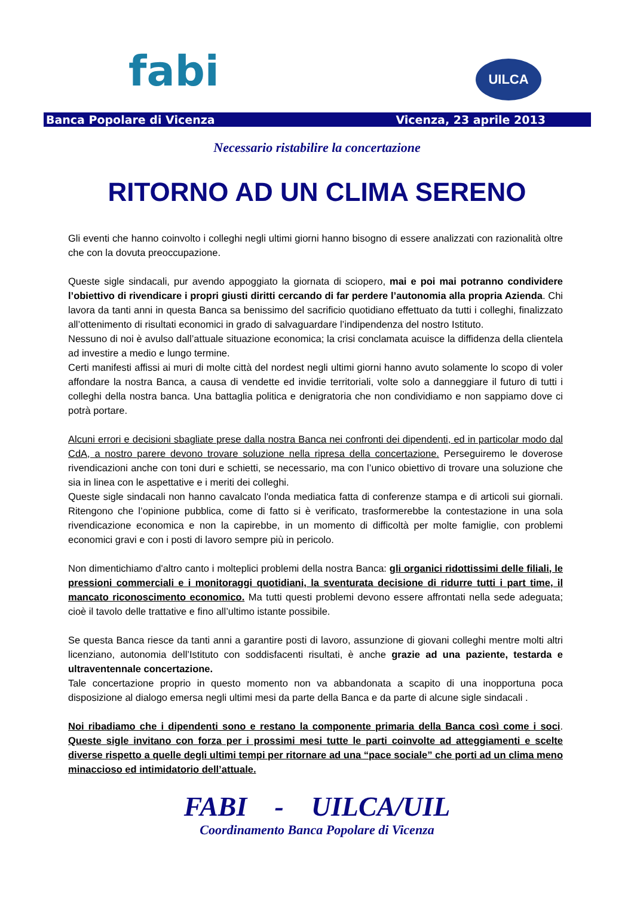fabi
UILCA
Banca Popolare di Vicenza Vicenza, 23 aprile 2013
Necessario ristabilire la concertazione
RITORNO AD UN CLIMA SERENO
Gli eventi che hanno coinvolto i colleghi negli ultimi giorni hanno bisogno di essere analizzati con razionalità oltre che con la dovuta preoccupazione.
Queste sigle sindacali, pur avendo appoggiato la giornata di sciopero, mai e poi mai potranno condividere l’obiettivo di rivendicare i propri giusti diritti cercando di far perdere l’autonomia alla propria Azienda. Chi lavora da tanti anni in questa Banca sa benissimo del sacrificio quotidiano effettuato da tutti i colleghi, finalizzato all’ottenimento di risultati economici in grado di salvaguardare l’indipendenza del nostro Istituto.
Nessuno di noi è avulso dall’attuale situazione economica; la crisi conclamata acuisce la diffidenza della clientela ad investire a medio e lungo termine.
Certi manifesti affissi ai muri di molte città del nordest negli ultimi giorni hanno avuto solamente lo scopo di voler affondare la nostra Banca, a causa di vendette ed invidie territoriali, volte solo a danneggiare il futuro di tutti i colleghi della nostra banca. Una battaglia politica e denigratoria che non condividiamo e non sappiamo dove ci potrà portare.
Alcuni errori e decisioni sbagliate prese dalla nostra Banca nei confronti dei dipendenti, ed in particolar modo dal CdA, a nostro parere devono trovare soluzione nella ripresa della concertazione. Perseguiremo le doverose rivendicazioni anche con toni duri e schietti, se necessario, ma con l’unico obiettivo di trovare una soluzione che sia in linea con le aspettative e i meriti dei colleghi.
Queste sigle sindacali non hanno cavalcato l'onda mediatica fatta di conferenze stampa e di articoli sui giornali. Ritengono che l’opinione pubblica, come di fatto si è verificato, trasformerebbe la contestazione in una sola rivendicazione economica e non la capirebbe, in un momento di difficoltà per molte famiglie, con problemi economici gravi e con i posti di lavoro sempre più in pericolo.
Non dimentichiamo d'altro canto i molteplici problemi della nostra Banca: gli organici ridottissimi delle filiali, le pressioni commerciali e i monitoraggi quotidiani, la sventurata decisione di ridurre tutti i part time, il mancato riconoscimento economico. Ma tutti questi problemi devono essere affrontati nella sede adeguata; cioè il tavolo delle trattative e fino all’ultimo istante possibile.
Se questa Banca riesce da tanti anni a garantire posti di lavoro, assunzione di giovani colleghi mentre molti altri licenziano, autonomia dell’Istituto con soddisfacenti risultati, è anche grazie ad una paziente, testarda e ultraventennale concertazione.
Tale concertazione proprio in questo momento non va abbandonata a scapito di una inopportuna poca disposizione al dialogo emersa negli ultimi mesi da parte della Banca e da parte di alcune sigle sindacali .
Noi ribadiamo che i dipendenti sono e restano la componente primaria della Banca così come i soci. Queste sigle invitano con forza per i prossimi mesi tutte le parti coinvolte ad atteggiamenti e scelte diverse rispetto a quelle degli ultimi tempi per ritornare ad una “pace sociale” che porti ad un clima meno minaccioso ed intimidatorio dell’attuale.
FABI - UILCA/UIL
Coordinamento Banca Popolare di Vicenza